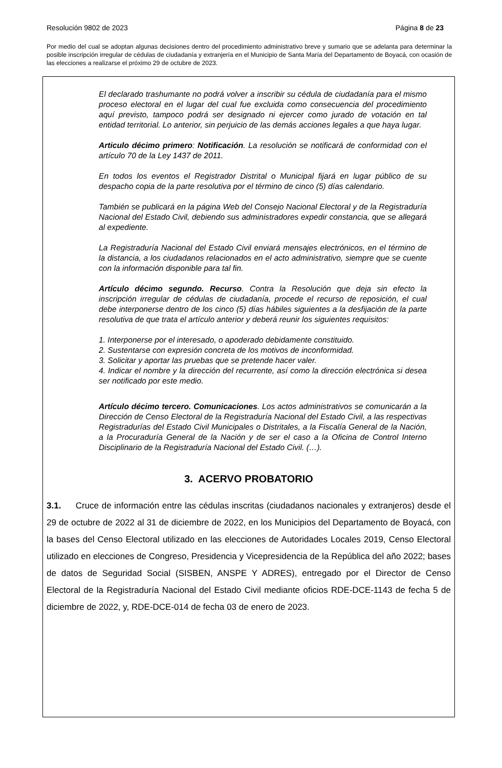Resolución 9802 de 2023 Página 8 de 23
Por medio del cual se adoptan algunas decisiones dentro del procedimiento administrativo breve y sumario que se adelanta para determinar la posible inscripción irregular de cédulas de ciudadanía y extranjería en el Municipio de Santa María del Departamento de Boyacá, con ocasión de las elecciones a realizarse el próximo 29 de octubre de 2023.
El declarado trashumante no podrá volver a inscribir su cédula de ciudadanía para el mismo proceso electoral en el lugar del cual fue excluida como consecuencia del procedimiento aquí previsto, tampoco podrá ser designado ni ejercer como jurado de votación en tal entidad territorial. Lo anterior, sin perjuicio de las demás acciones legales a que haya lugar.
Articulo décimo primero: Notificación. La resolución se notificará de conformidad con el artículo 70 de la Ley 1437 de 2011.
En todos los eventos el Registrador Distrital o Municipal fijará en lugar público de su despacho copia de la parte resolutiva por el término de cinco (5) días calendario.
También se publicará en la página Web del Consejo Nacional Electoral y de la Registraduría Nacional del Estado Civil, debiendo sus administradores expedir constancia, que se allegará al expediente.
La Registraduría Nacional del Estado Civil enviará mensajes electrónicos, en el término de la distancia, a los ciudadanos relacionados en el acto administrativo, siempre que se cuente con la información disponible para tal fin.
Artículo décimo segundo. Recurso. Contra la Resolución que deja sin efecto la inscripción irregular de cédulas de ciudadanía, procede el recurso de reposición, el cual debe interponerse dentro de los cinco (5) días hábiles siguientes a la desfijación de la parte resolutiva de que trata el artículo anterior y deberá reunir los siguientes requisitos:
1. Interponerse por el interesado, o apoderado debidamente constituido.
2. Sustentarse con expresión concreta de los motivos de inconformidad.
3. Solicitar y aportar las pruebas que se pretende hacer valer.
4. Indicar el nombre y la dirección del recurrente, así como la dirección electrónica si desea ser notificado por este medio.
Artículo décimo tercero. Comunicaciones. Los actos administrativos se comunicarán a la Dirección de Censo Electoral de la Registraduría Nacional del Estado Civil, a las respectivas Registradurías del Estado Civil Municipales o Distritales, a la Fiscalía General de la Nación, a la Procuraduría General de la Nación y de ser el caso a la Oficina de Control Interno Disciplinario de la Registraduría Nacional del Estado Civil. (…).
3. ACERVO PROBATORIO
3.1. Cruce de información entre las cédulas inscritas (ciudadanos nacionales y extranjeros) desde el 29 de octubre de 2022 al 31 de diciembre de 2022, en los Municipios del Departamento de Boyacá, con la bases del Censo Electoral utilizado en las elecciones de Autoridades Locales 2019, Censo Electoral utilizado en elecciones de Congreso, Presidencia y Vicepresidencia de la República del año 2022; bases de datos de Seguridad Social (SISBEN, ANSPE Y ADRES), entregado por el Director de Censo Electoral de la Registraduría Nacional del Estado Civil mediante oficios RDE-DCE-1143 de fecha 5 de diciembre de 2022, y, RDE-DCE-014 de fecha 03 de enero de 2023.